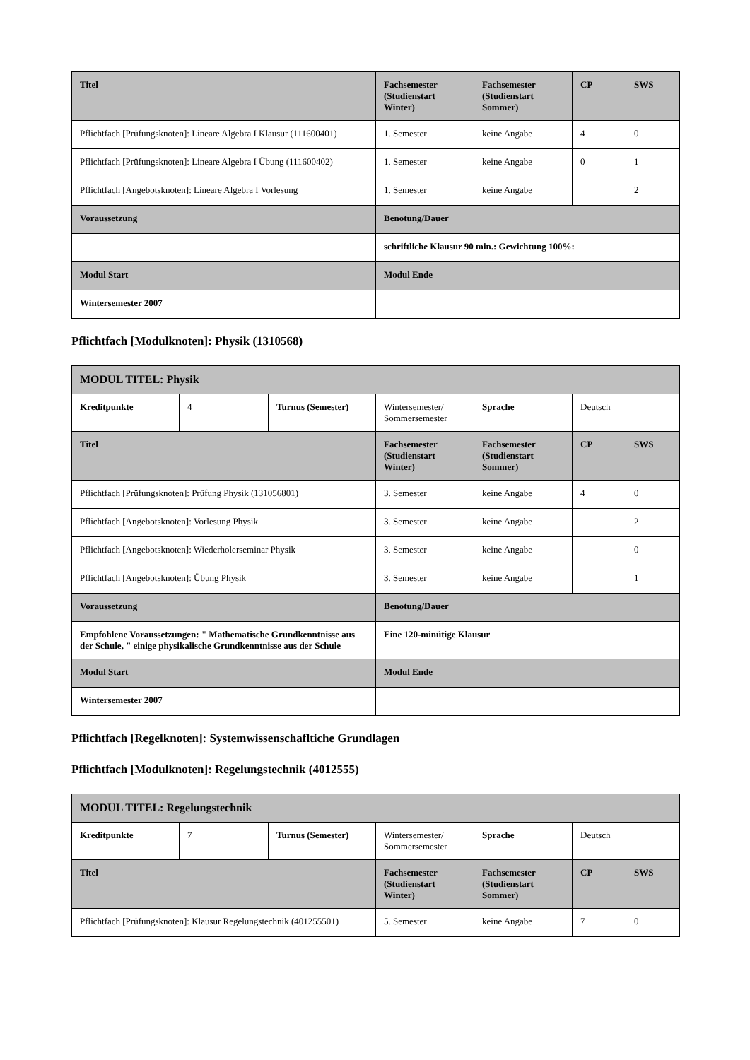| Titel | Fachsemester (Studienstart Winter) | Fachsemester (Studienstart Sommer) | CP | SWS |
| --- | --- | --- | --- | --- |
| Pflichtfach [Prüfungsknoten]: Lineare Algebra I Klausur (111600401) | 1. Semester | keine Angabe | 4 | 0 |
| Pflichtfach [Prüfungsknoten]: Lineare Algebra I Übung (111600402) | 1. Semester | keine Angabe | 0 | 1 |
| Pflichtfach [Angebotsknoten]: Lineare Algebra I Vorlesung | 1. Semester | keine Angabe | | 2 |
| Voraussetzung | Benotung/Dauer | | | |
| | schriftliche Klausur 90 min.: Gewichtung 100%: | | | |
| Modul Start | Modul Ende | | | |
| Wintersemester 2007 | | | | |
Pflichtfach [Modulknoten]: Physik (1310568)
| MODUL TITEL: Physik | | | | | | |
| --- | --- | --- | --- | --- | --- | --- |
| Kreditpunkte | 4 | Turnus (Semester) | Wintersemester/ Sommersemester | Sprache | Deutsch | |
| Titel | | | Fachsemester (Studienstart Winter) | Fachsemester (Studienstart Sommer) | CP | SWS |
| Pflichtfach [Prüfungsknoten]: Prüfung Physik (131056801) | | | 3. Semester | keine Angabe | 4 | 0 |
| Pflichtfach [Angebotsknoten]: Vorlesung Physik | | | 3. Semester | keine Angabe | | 2 |
| Pflichtfach [Angebotsknoten]: Wiederholerseminar Physik | | | 3. Semester | keine Angabe | | 0 |
| Pflichtfach [Angebotsknoten]: Übung Physik | | | 3. Semester | keine Angabe | | 1 |
| Voraussetzung | | | Benotung/Dauer | | | |
| Empfohlene Voraussetzungen: " Mathematische Grundkenntnisse aus der Schule, " einige physikalische Grundkenntnisse aus der Schule | | | Eine 120-minütige Klausur | | | |
| Modul Start | | | Modul Ende | | | |
| Wintersemester 2007 | | | | | | |
Pflichtfach [Regelknoten]: Systemwissenschafltiche Grundlagen
Pflichtfach [Modulknoten]: Regelungstechnik (4012555)
| MODUL TITEL: Regelungstechnik | | | | | | |
| --- | --- | --- | --- | --- | --- | --- |
| Kreditpunkte | 7 | Turnus (Semester) | Wintersemester/ Sommersemester | Sprache | Deutsch | |
| Titel | | | Fachsemester (Studienstart Winter) | Fachsemester (Studienstart Sommer) | CP | SWS |
| Pflichtfach [Prüfungsknoten]: Klausur Regelungstechnik (401255501) | | | 5. Semester | keine Angabe | 7 | 0 |